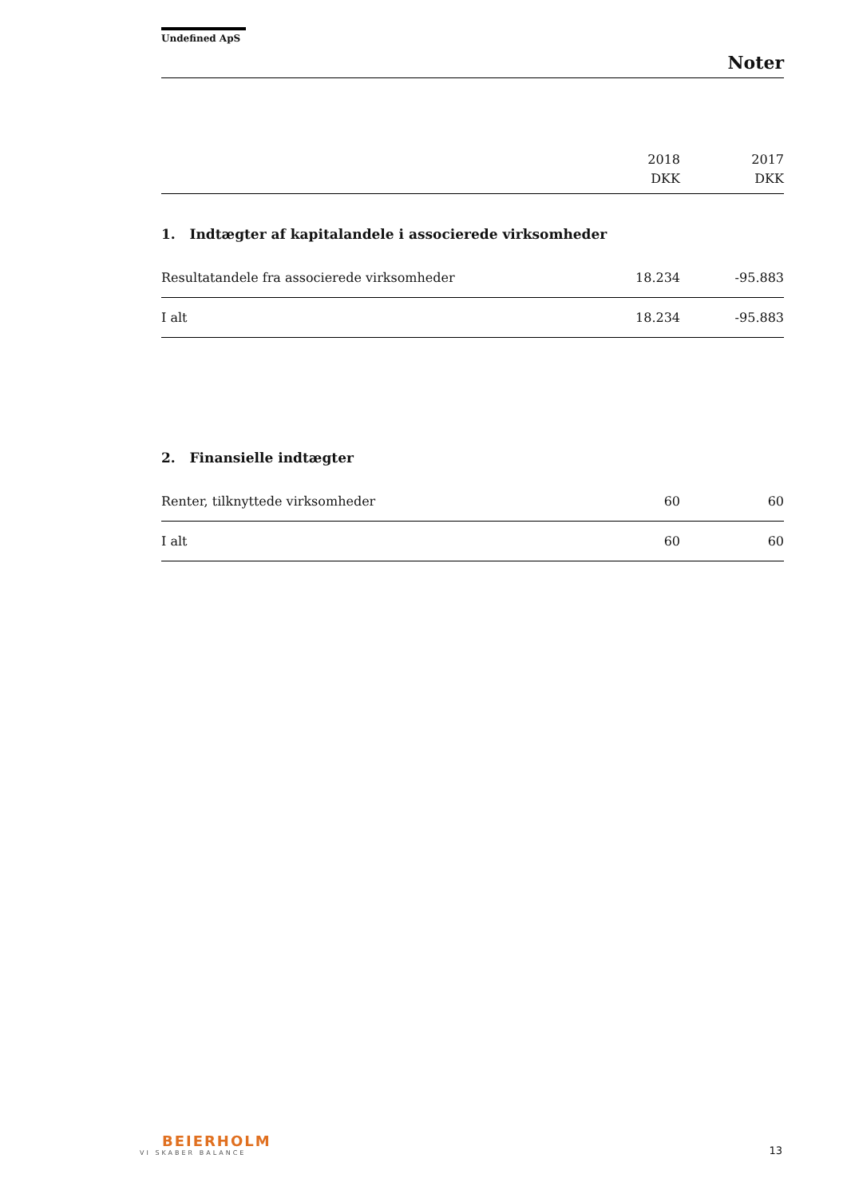Undefined ApS
Noter
| | 2018 DKK | 2017 DKK |
| --- | --- | --- |
| 1. Indtægter af kapitalandele i associerede virksomheder | | |
| Resultatandele fra associerede virksomheder | 18.234 | -95.883 |
| I alt | 18.234 | -95.883 |
| 2. Finansielle indtægter | | |
| Renter, tilknyttede virksomheder | 60 | 60 |
| I alt | 60 | 60 |
BEIERHOLM
VI SKABER BALANCE
13